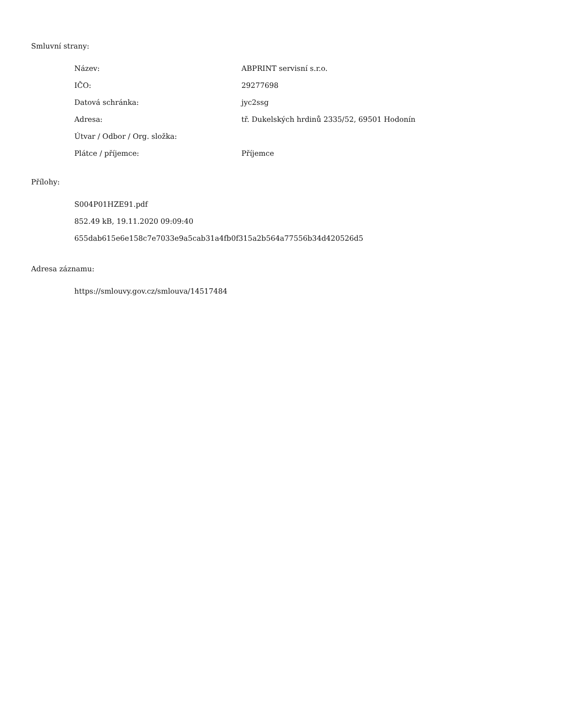Smluvní strany:
| Název: | ABPRINT servisní s.r.o. |
| IČO: | 29277698 |
| Datová schránka: | jyc2ssg |
| Adresa: | tř. Dukelských hrdinů 2335/52, 69501 Hodonín |
| Útvar / Odbor / Org. složka: | |
| Plátce / příjemce: | Příjemce |
Přílohy:
S004P01HZE91.pdf
852.49 kB, 19.11.2020 09:09:40
655dab615e6e158c7e7033e9a5cab31a4fb0f315a2b564a77556b34d420526d5
Adresa záznamu:
https://smlouvy.gov.cz/smlouva/14517484